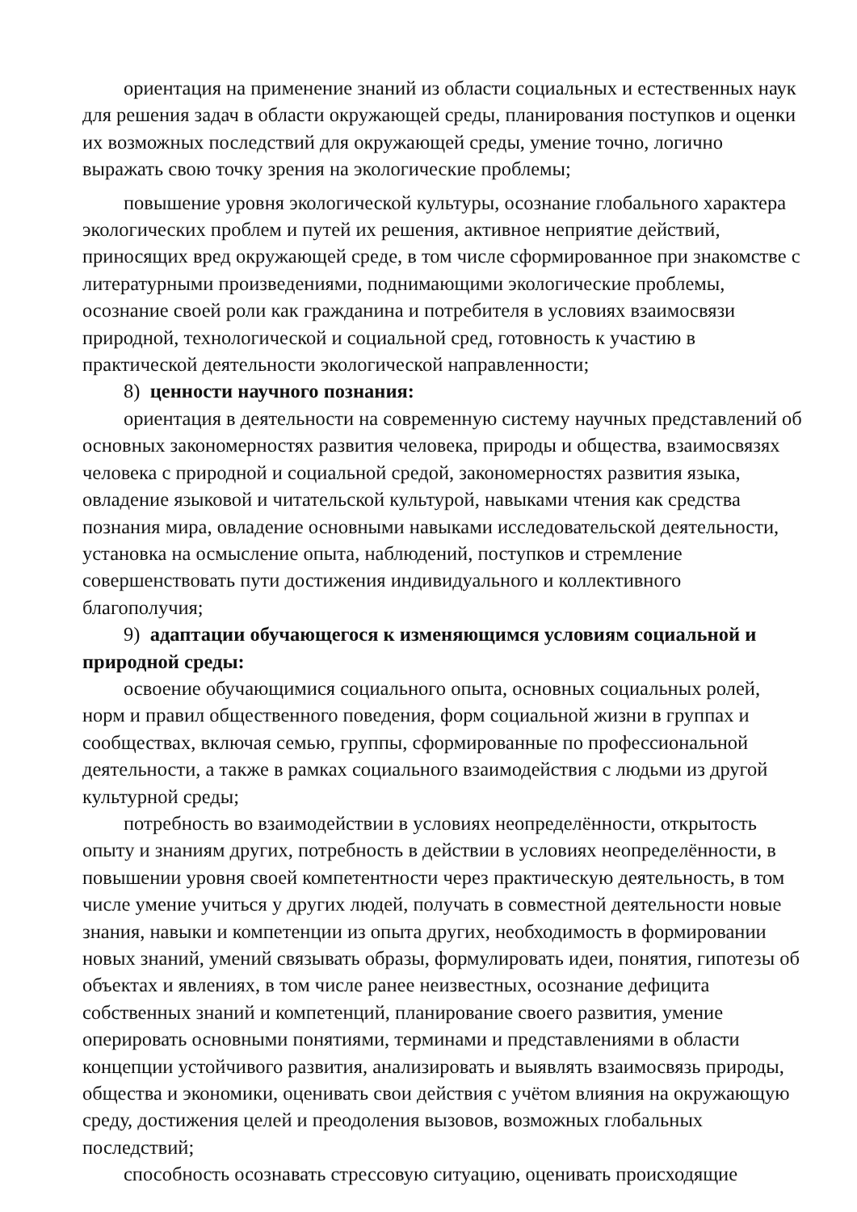ориентация на применение знаний из области социальных и естественных наук для решения задач в области окружающей среды, планирования поступков и оценки их возможных последствий для окружающей среды, умение точно, логично выражать свою точку зрения на экологические проблемы;
повышение уровня экологической культуры, осознание глобального характера экологических проблем и путей их решения, активное неприятие действий, приносящих вред окружающей среде, в том числе сформированное при знакомстве с литературными произведениями, поднимающими экологические проблемы, осознание своей роли как гражданина и потребителя в условиях взаимосвязи природной, технологической и социальной сред, готовность к участию в практической деятельности экологической направленности;
8) ценности научного познания:
ориентация в деятельности на современную систему научных представлений об основных закономерностях развития человека, природы и общества, взаимосвязях человека с природной и социальной средой, закономерностях развития языка, овладение языковой и читательской культурой, навыками чтения как средства познания мира, овладение основными навыками исследовательской деятельности, установка на осмысление опыта, наблюдений, поступков и стремление совершенствовать пути достижения индивидуального и коллективного благополучия;
9) адаптации обучающегося к изменяющимся условиям социальной и природной среды:
освоение обучающимися социального опыта, основных социальных ролей, норм и правил общественного поведения, форм социальной жизни в группах и сообществах, включая семью, группы, сформированные по профессиональной деятельности, а также в рамках социального взаимодействия с людьми из другой культурной среды;
потребность во взаимодействии в условиях неопределённости, открытость опыту и знаниям других, потребность в действии в условиях неопределённости, в повышении уровня своей компетентности через практическую деятельность, в том числе умение учиться у других людей, получать в совместной деятельности новые знания, навыки и компетенции из опыта других, необходимость в формировании новых знаний, умений связывать образы, формулировать идеи, понятия, гипотезы об объектах и явлениях, в том числе ранее неизвестных, осознание дефицита собственных знаний и компетенций, планирование своего развития, умение оперировать основными понятиями, терминами и представлениями в области концепции устойчивого развития, анализировать и выявлять взаимосвязь природы, общества и экономики, оценивать свои действия с учётом влияния на окружающую среду, достижения целей и преодоления вызовов, возможных глобальных последствий;
способность осознавать стрессовую ситуацию, оценивать происходящие